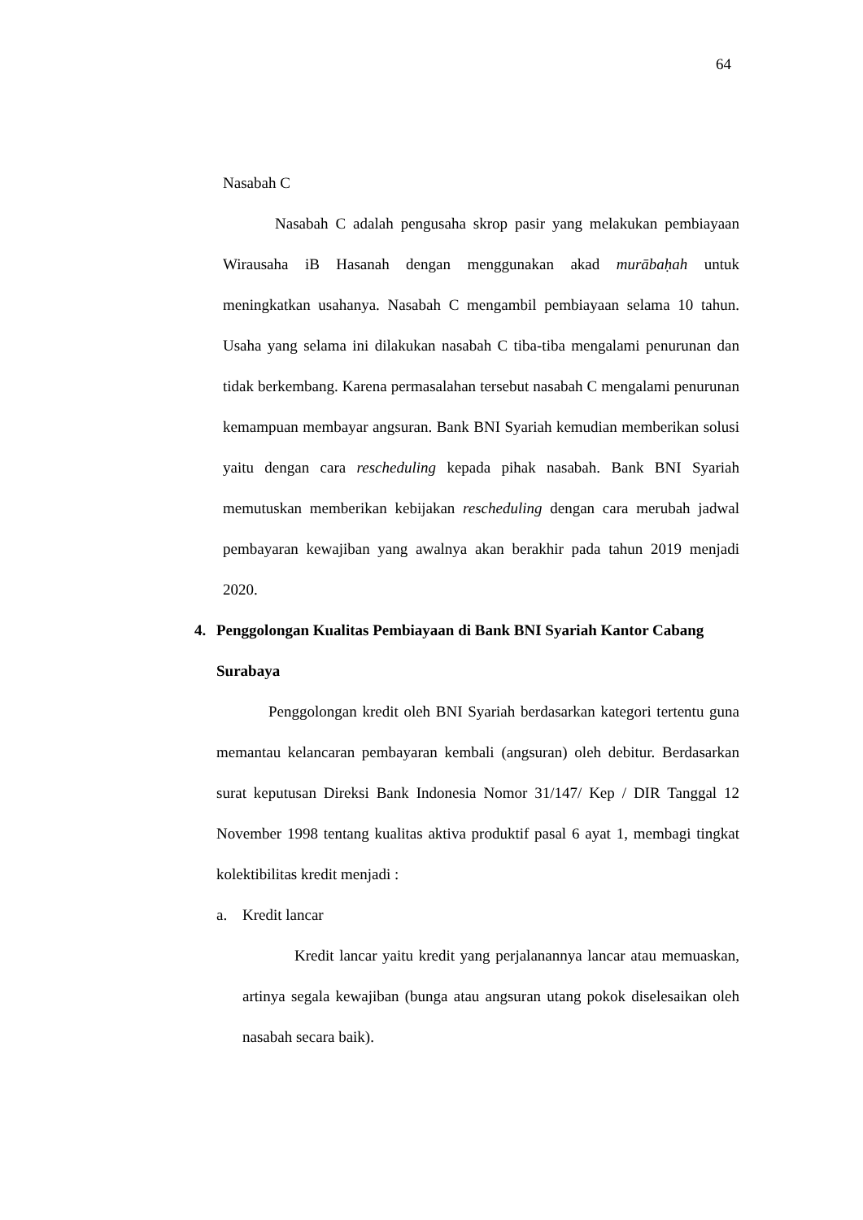64
Nasabah C
Nasabah C adalah pengusaha skrop pasir yang melakukan pembiayaan Wirausaha iB Hasanah dengan menggunakan akad murābaḥah untuk meningkatkan usahanya. Nasabah C mengambil pembiayaan selama 10 tahun. Usaha yang selama ini dilakukan nasabah C tiba-tiba mengalami penurunan dan tidak berkembang. Karena permasalahan tersebut nasabah C mengalami penurunan kemampuan membayar angsuran. Bank BNI Syariah kemudian memberikan solusi yaitu dengan cara rescheduling kepada pihak nasabah. Bank BNI Syariah memutuskan memberikan kebijakan rescheduling dengan cara merubah jadwal pembayaran kewajiban yang awalnya akan berakhir pada tahun 2019 menjadi 2020.
4. Penggolongan Kualitas Pembiayaan di Bank BNI Syariah Kantor Cabang Surabaya
Penggolongan kredit oleh BNI Syariah berdasarkan kategori tertentu guna memantau kelancaran pembayaran kembali (angsuran) oleh debitur. Berdasarkan surat keputusan Direksi Bank Indonesia Nomor 31/147/ Kep / DIR Tanggal 12 November 1998 tentang kualitas aktiva produktif pasal 6 ayat 1, membagi tingkat kolektibilitas kredit menjadi :
a. Kredit lancar
Kredit lancar yaitu kredit yang perjalanannya lancar atau memuaskan, artinya segala kewajiban (bunga atau angsuran utang pokok diselesaikan oleh nasabah secara baik).